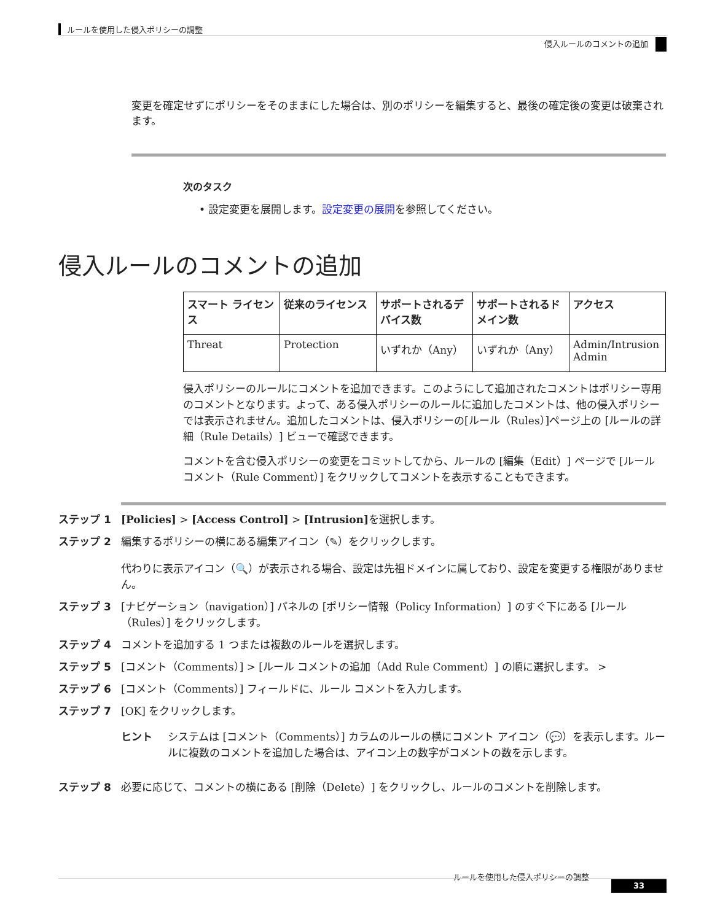ルールを使用した侵入ポリシーの調整
侵入ルールのコメントの追加
変更を確定せずにポリシーをそのままにした場合は、別のポリシーを編集すると、最後の確定後の変更は破棄されます。
次のタスク
• 設定変更を展開します。設定変更の展開を参照してください。
侵入ルールのコメントの追加
| スマート ライセンス | 従来のライセンス | サポートされるデバイス数 | サポートされるドメイン数 | アクセス |
| --- | --- | --- | --- | --- |
| Threat | Protection | いずれか（Any） | いずれか（Any） | Admin/Intrusion Admin |
侵入ポリシーのルールにコメントを追加できます。このようにして追加されたコメントはポリシー専用のコメントとなります。よって、ある侵入ポリシーのルールに追加したコメントは、他の侵入ポリシーでは表示されません。追加したコメントは、侵入ポリシーの[ルール（Rules）]ページ上の [ルールの詳細（Rule Details）] ビューで確認できます。
コメントを含む侵入ポリシーの変更をコミットしてから、ルールの [編集（Edit）] ページで [ルール コメント（Rule Comment）] をクリックしてコメントを表示することもできます。
ステップ 1 [Policies] > [Access Control] > [Intrusion] を選択します。
ステップ 2 編集するポリシーの横にある編集アイコン（✎）をクリックします。
代わりに表示アイコン（🔍）が表示される場合、設定は先祖ドメインに属しており、設定を変更する権限がありません。
ステップ 3 [ナビゲーション（navigation）] パネルの [ポリシー情報（Policy Information）] のすぐ下にある [ルール（Rules）] をクリックします。
ステップ 4 コメントを追加する 1 つまたは複数のルールを選択します。
ステップ 5 [コメント（Comments）] > [ルール コメントの追加（Add Rule Comment）] の順に選択します。 >
ステップ 6 [コメント（Comments）] フィールドに、ルール コメントを入力します。
ステップ 7 [OK] をクリックします。
ヒント システムは [コメント（Comments）] カラムのルールの横にコメント アイコン（💬）を表示します。ルールに複数のコメントを追加した場合は、アイコン上の数字がコメントの数を示します。
ステップ 8 必要に応じて、コメントの横にある [削除（Delete）] をクリックし、ルールのコメントを削除します。
ルールを使用した侵入ポリシーの調整
33